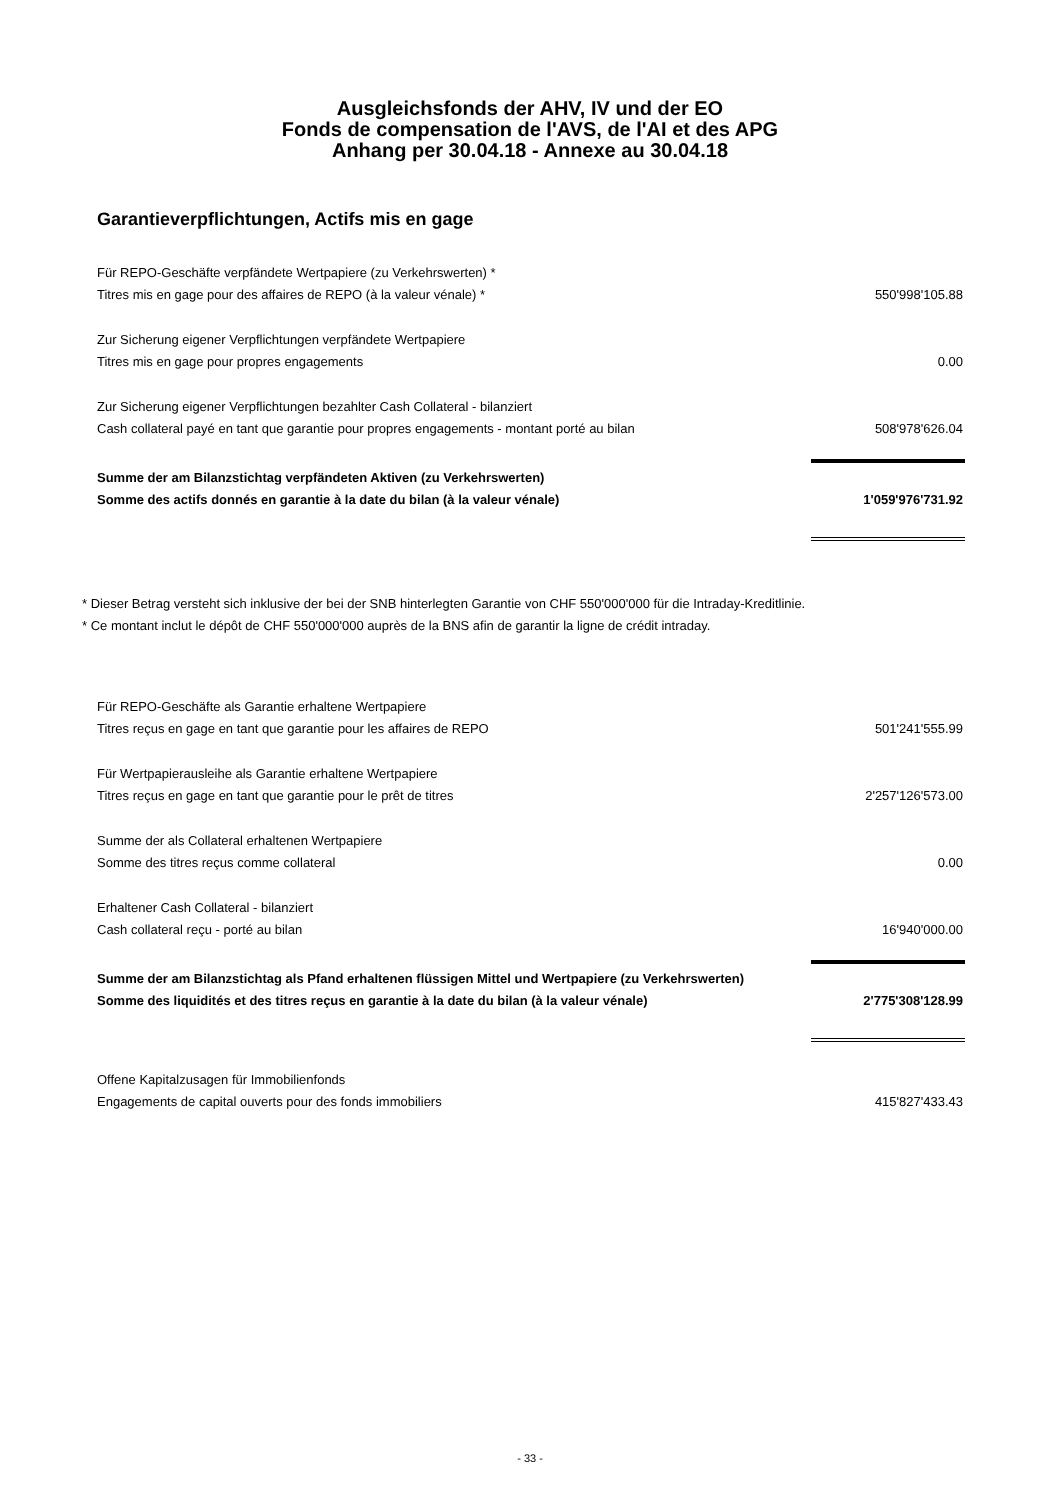Ausgleichsfonds der AHV, IV und der EO
Fonds de compensation de l'AVS, de l'AI et des APG
Anhang per 30.04.18 - Annexe au 30.04.18
Garantieverpflichtungen, Actifs mis en gage
| Für REPO-Geschäfte verpfändete Wertpapiere (zu Verkehrswerten) * | |
| Titres mis en gage pour des affaires de REPO (à la valeur vénale) * | 550'998'105.88 |
| Zur Sicherung eigener Verpflichtungen verpfändete Wertpapiere | |
| Titres mis en gage pour propres engagements | 0.00 |
| Zur Sicherung eigener Verpflichtungen bezahlter Cash Collateral - bilanziert | |
| Cash collateral payé en tant que garantie pour propres engagements - montant porté au bilan | 508'978'626.04 |
| Summe der am Bilanzstichtag verpfändeten Aktiven (zu Verkehrswerten) | |
| Somme des actifs donnés en garantie à la date du bilan (à la valeur vénale) | 1'059'976'731.92 |
* Dieser Betrag versteht sich inklusive der bei der SNB hinterlegten Garantie von CHF 550'000'000 für die Intraday-Kreditlinie.
* Ce montant inclut le dépôt de CHF 550'000'000 auprès de la BNS afin de garantir la ligne de crédit intraday.
| Für REPO-Geschäfte als Garantie erhaltene Wertpapiere | |
| Titres reçus en gage en tant que garantie pour les affaires de REPO | 501'241'555.99 |
| Für Wertpapierausleihe als Garantie erhaltene Wertpapiere | |
| Titres reçus en gage en tant que garantie pour le prêt de titres | 2'257'126'573.00 |
| Summe der als Collateral erhaltenen Wertpapiere | |
| Somme des titres reçus comme collateral | 0.00 |
| Erhaltener Cash Collateral - bilanziert | |
| Cash collateral reçu - porté au bilan | 16'940'000.00 |
| Summe der am Bilanzstichtag als Pfand erhaltenen flüssigen Mittel und Wertpapiere (zu Verkehrswerten) | |
| Somme des liquidités et des titres reçus en garantie à la date du bilan (à la valeur vénale) | 2'775'308'128.99 |
| Offene Kapitalzusagen für Immobilienfonds | |
| Engagements de capital ouverts pour des fonds immobiliers | 415'827'433.43 |
- 33 -